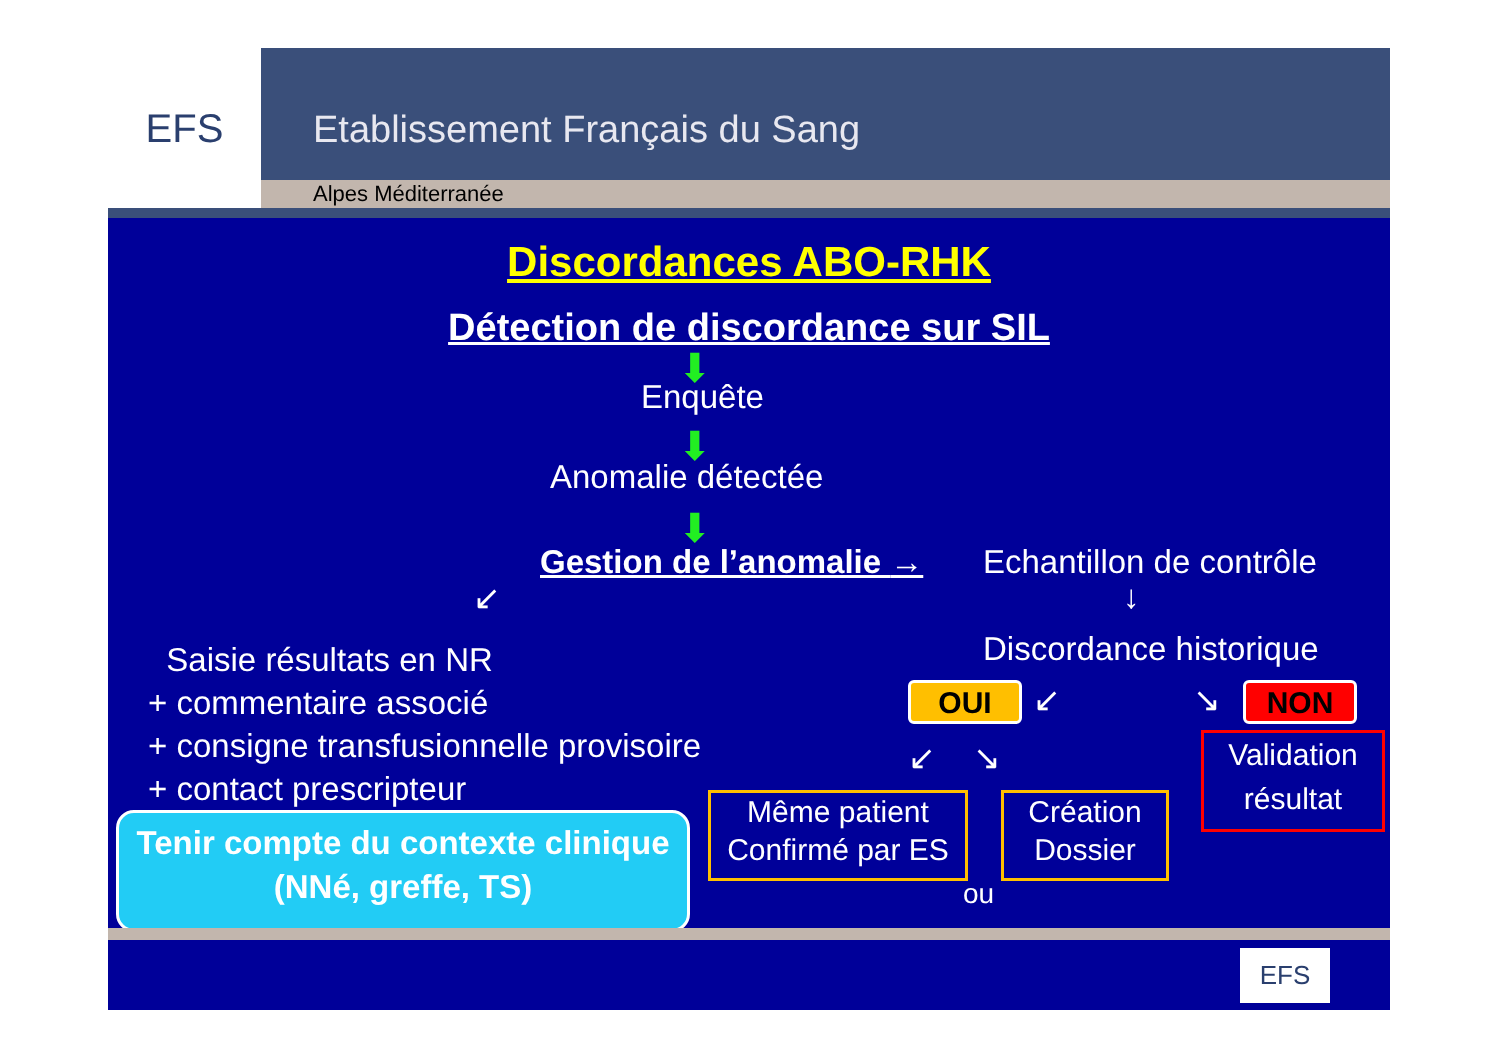EFS
Etablissement Français du Sang
Alpes Méditerranée
Discordances ABO-RHK
Détection de discordance sur SIL
⬇
Enquête
⬇
Anomalie détectée
⬇
Gestion de l’anomalie → Echantillon de contrôle
↓
Discordance historique
↙
Saisie résultats en NR
+ commentaire associé
+ consigne transfusionnelle provisoire
+ contact prescripteur
OUI ↙ ↘ NON
↙ ↘
Validation résultat
Tenir compte du contexte clinique
(NNé, greffe, TS)
Même patient
Confirmé par ES
Création
Dossier
ou
EFS